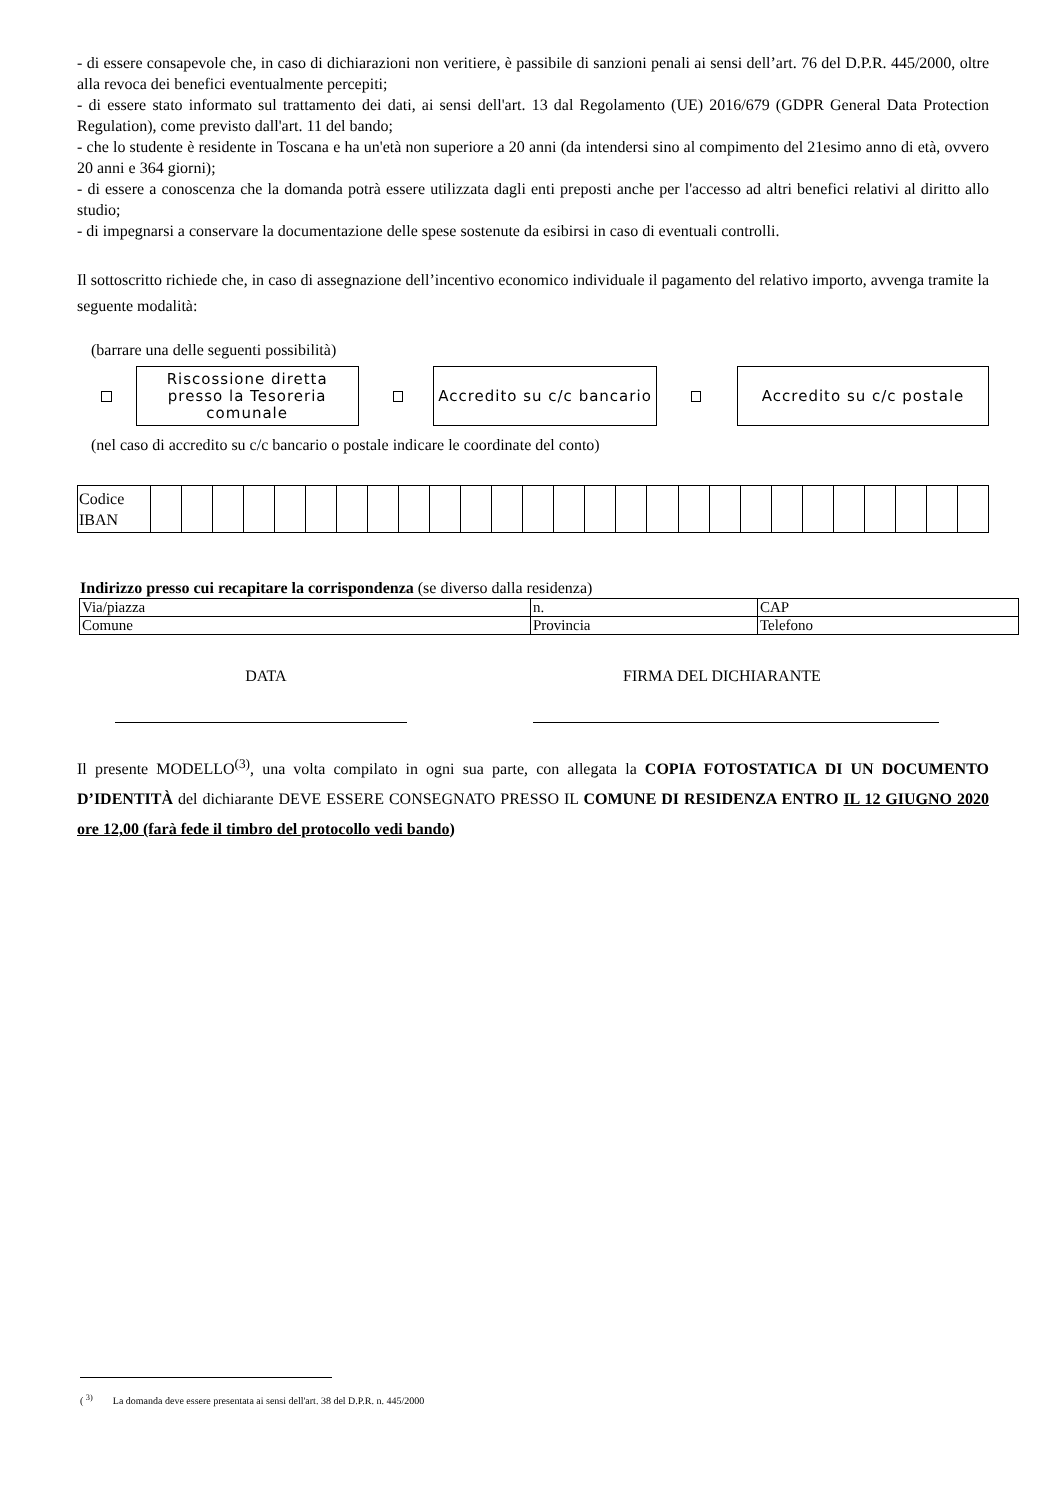- di essere consapevole che, in caso di dichiarazioni non veritiere, è passibile di sanzioni penali ai sensi dell’art. 76 del D.P.R. 445/2000, oltre alla revoca dei benefici eventualmente percepiti;
- di essere stato informato sul trattamento dei dati, ai sensi dell'art. 13 dal Regolamento (UE) 2016/679 (GDPR General Data Protection Regulation), come previsto dall'art. 11 del bando;
- che lo studente è residente in Toscana e ha un'età non superiore a 20 anni (da intendersi sino al compimento del 21esimo anno di età, ovvero 20 anni e 364 giorni);
- di essere a conoscenza che la domanda potrà essere utilizzata dagli enti preposti anche per l'accesso ad altri benefici relativi al diritto allo studio;
- di impegnarsi a conservare la documentazione delle spese sostenute da esibirsi in caso di eventuali controlli.
Il sottoscritto richiede che, in caso di assegnazione dell’incentivo economico individuale il pagamento del relativo importo, avvenga tramite la seguente modalità:
(barrare una delle seguenti possibilità)
Riscossione diretta presso la Tesoreria comunale
Accredito su c/c bancario
Accredito su c/c postale
(nel caso di accredito su c/c bancario o postale indicare le coordinate del conto)
| Codice IBAN | | | | | | | | | | | | | | | | | | | | | | | | | | | |
Indirizzo presso cui recapitare la corrispondenza (se diverso dalla residenza)
| Via/piazza | n. | CAP |
| Comune | Provincia | Telefono |
DATA FIRMA DEL DICHIARANTE
Il presente MODELLO<sup>(3)</sup>, una volta compilato in ogni sua parte, con allegata la COPIA FOTOSTATICA DI UN DOCUMENTO D’IDENTITÀ del dichiarante DEVE ESSERE CONSEGNATO PRESSO IL COMUNE DI RESIDENZA ENTRO IL 12 GIUGNO 2020 ore 12,00 (farà fede il timbro del protocollo vedi bando)
( <sup>3)</sup> La domanda deve essere presentata ai sensi dell'art. 38 del D.P.R. n. 445/2000